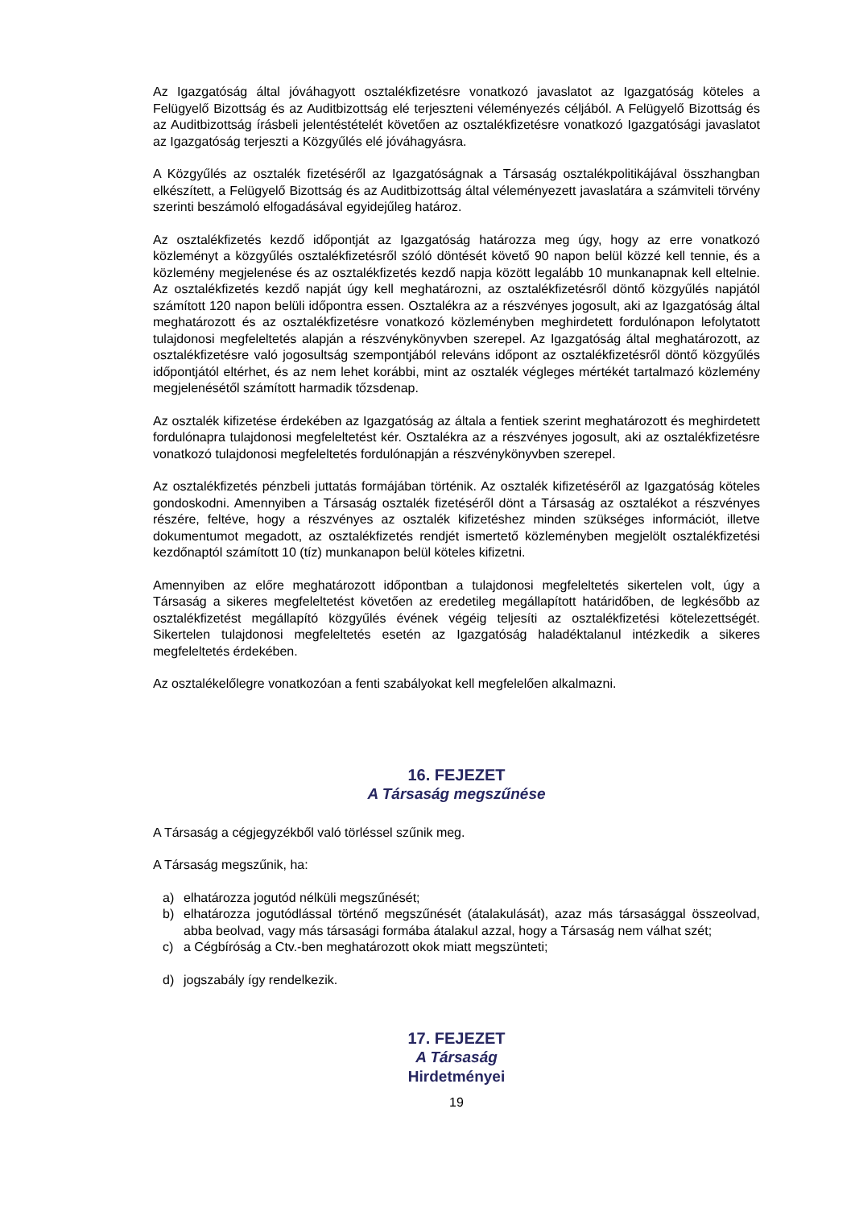Az Igazgatóság által jóváhagyott osztalékfizetésre vonatkozó javaslatot az Igazgatóság köteles a Felügyelő Bizottság és az Auditbizottság elé terjeszteni véleményezés céljából. A Felügyelő Bizottság és az Auditbizottság írásbeli jelentéstételét követően az osztalékfizetésre vonatkozó Igazgatósági javaslatot az Igazgatóság terjeszti a Közgyűlés elé jóváhagyásra.
A Közgyűlés az osztalék fizetéséről az Igazgatóságnak a Társaság osztalékpolitikájával összhangban elkészített, a Felügyelő Bizottság és az Auditbizottság által véleményezett javaslatára a számviteli törvény szerinti beszámoló elfogadásával egyidejűleg határoz.
Az osztalékfizetés kezdő időpontját az Igazgatóság határozza meg úgy, hogy az erre vonatkozó közleményt a közgyűlés osztalékfizetésről szóló döntését követő 90 napon belül közzé kell tennie, és a közlemény megjelenése és az osztalékfizetés kezdő napja között legalább 10 munkanapnak kell eltelnie. Az osztalékfizetés kezdő napját úgy kell meghatározni, az osztalékfizetésről döntő közgyűlés napjától számított 120 napon belüli időpontra essen. Osztalékra az a részvényes jogosult, aki az Igazgatóság által meghatározott és az osztalékfizetésre vonatkozó közleményben meghirdetett fordulónapon lefolytatott tulajdonosi megfeleltetés alapján a részvénykönyvben szerepel. Az Igazgatóság által meghatározott, az osztalékfizetésre való jogosultság szempontjából releváns időpont az osztalékfizetésről döntő közgyűlés időpontjától eltérhet, és az nem lehet korábbi, mint az osztalék végleges mértékét tartalmazó közlemény megjelenésétől számított harmadik tőzsdenap.
Az osztalék kifizetése érdekében az Igazgatóság az általa a fentiek szerint meghatározott és meghirdetett fordulónapra tulajdonosi megfeleltetést kér. Osztalékra az a részvényes jogosult, aki az osztalékfizetésre vonatkozó tulajdonosi megfeleltetés fordulónapján a részvénykönyvben szerepel.
Az osztalékfizetés pénzbeli juttatás formájában történik. Az osztalék kifizetéséről az Igazgatóság köteles gondoskodni. Amennyiben a Társaság osztalék fizetéséről dönt a Társaság az osztalékot a részvényes részére, feltéve, hogy a részvényes az osztalék kifizetéshez minden szükséges információt, illetve dokumentumot megadott, az osztalékfizetés rendjét ismertető közleményben megjelölt osztalékfizetési kezdőnaptól számított 10 (tíz) munkanapon belül köteles kifizetni.
Amennyiben az előre meghatározott időpontban a tulajdonosi megfeleltetés sikertelen volt, úgy a Társaság a sikeres megfeleltetést követően az eredetileg megállapított határidőben, de legkésőbb az osztalékfizetést megállapító közgyűlés évének végéig teljesíti az osztalékfizetési kötelezettségét. Sikertelen tulajdonosi megfeleltetés esetén az Igazgatóság haladéktalanul intézkedik a sikeres megfeleltetés érdekében.
Az osztalékelőlegre vonatkozóan a fenti szabályokat kell megfelelően alkalmazni.
16. FEJEZET
A Társaság megszűnése
A Társaság a cégjegyzékből való törléssel szűnik meg.
A Társaság megszűnik, ha:
a) elhatározza jogutód nélküli megszűnését;
b) elhatározza jogutódlással történő megszűnését (átalakulását), azaz más társasággal összeolvad, abba beolvad, vagy más társasági formába átalakul azzal, hogy a Társaság nem válhat szét;
c) a Cégbíróság a Ctv.-ben meghatározott okok miatt megszünteti;
d) jogszabály így rendelkezik.
17. FEJEZET
A Társaság
Hirdetményei
19